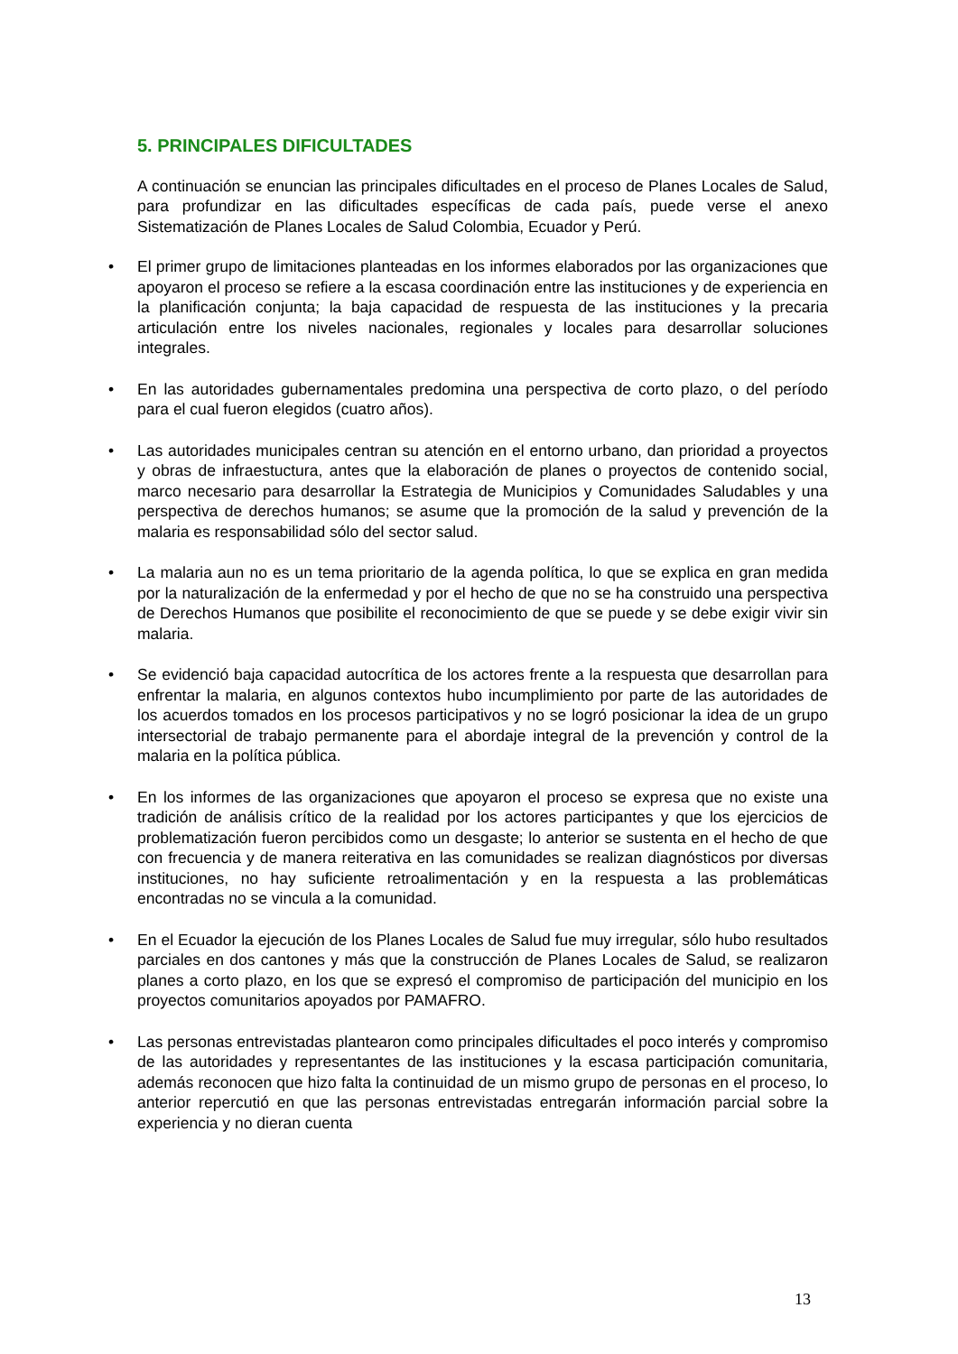5. PRINCIPALES DIFICULTADES
A continuación se enuncian las principales dificultades en el proceso de Planes Locales de Salud, para profundizar en las dificultades específicas de cada país, puede verse el anexo Sistematización de Planes Locales de Salud Colombia, Ecuador y Perú.
• El primer grupo de limitaciones planteadas en los informes elaborados por las organizaciones que apoyaron el proceso se refiere a la escasa coordinación entre las instituciones y de experiencia en la planificación conjunta; la baja capacidad de respuesta de las instituciones y la precaria articulación entre los niveles nacionales, regionales y locales para desarrollar soluciones integrales.
• En las autoridades gubernamentales predomina una perspectiva de corto plazo, o del período para el cual fueron elegidos (cuatro años).
• Las autoridades municipales centran su atención en el entorno urbano, dan prioridad a proyectos y obras de infraestuctura, antes que la elaboración de planes o proyectos de contenido social, marco necesario para desarrollar la Estrategia de Municipios y Comunidades Saludables y una perspectiva de derechos humanos; se asume que la promoción de la salud y prevención de la malaria es responsabilidad sólo del sector salud.
• La malaria aun no es un tema prioritario de la agenda política, lo que se explica en gran medida por la naturalización de la enfermedad y por el hecho de que no se ha construido una perspectiva de Derechos Humanos que posibilite el reconocimiento de que se puede y se debe exigir vivir sin malaria.
• Se evidenció baja capacidad autocrítica de los actores frente a la respuesta que desarrollan para enfrentar la malaria, en algunos contextos hubo incumplimiento por parte de las autoridades de los acuerdos tomados en los procesos participativos y no se logró posicionar la idea de un grupo intersectorial de trabajo permanente para el abordaje integral de la prevención y control de la malaria en la política pública.
• En los informes de las organizaciones que apoyaron el proceso se expresa que no existe una tradición de análisis crítico de la realidad por los actores participantes y que los ejercicios de problematización fueron percibidos como un desgaste; lo anterior se sustenta en el hecho de que con frecuencia y de manera reiterativa en las comunidades se realizan diagnósticos por diversas instituciones, no hay suficiente retroalimentación y en la respuesta a las problemáticas encontradas no se vincula a la comunidad.
• En el Ecuador la ejecución de los Planes Locales de Salud fue muy irregular, sólo hubo resultados parciales en dos cantones y más que la construcción de Planes Locales de Salud, se realizaron planes a corto plazo, en los que se expresó el compromiso de participación del municipio en los proyectos comunitarios apoyados por PAMAFRO.
• Las personas entrevistadas plantearon como principales dificultades el poco interés y compromiso de las autoridades y representantes de las instituciones y la escasa participación comunitaria, además reconocen que hizo falta la continuidad de un mismo grupo de personas en el proceso, lo anterior repercutió en que las personas entrevistadas entregarán información parcial sobre la experiencia y no dieran cuenta
13